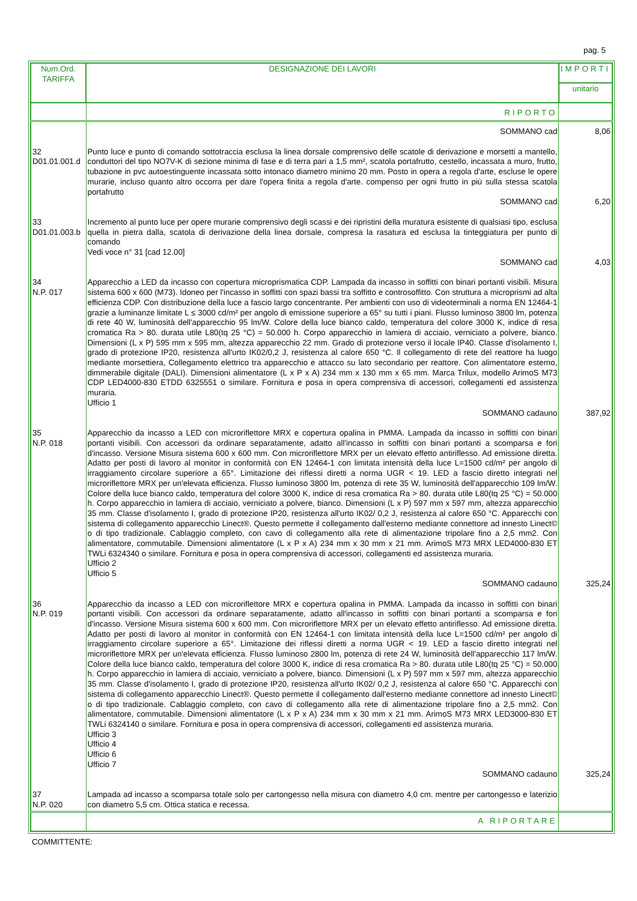pag. 5
| Num.Ord. TARIFFA | DESIGNAZIONE DEI LAVORI | IMPORTI |
| --- | --- | --- |
| | | unitario |
| | RIPORTO | |
| | SOMMANO cad | 8,06 |
| 32 D01.01.001.d | Punto luce e punto di comando sottotraccia esclusa la linea dorsale comprensivo delle scatole di derivazione e morsetti a mantello, conduttori del tipo NO7V-K di sezione minima di fase e di terra pari a 1,5 mm², scatola portafrutto, cestello, incassata a muro, frutto, tubazione in pvc autoestinguente incassata sotto intonaco diametro minimo 20 mm. Posto in opera a regola d'arte, escluse le opere murarie, incluso quanto altro occorra per dare l'opera finita a regola d'arte. compenso per ogni frutto in più sulla stessa scatola portafrutto SOMMANO cad | 6,20 |
| 33 D01.01.003.b | Incremento al punto luce per opere murarie comprensivo degli scassi e dei ripristini della muratura esistente di qualsiasi tipo, esclusa quella in pietra dalla, scatola di derivazione della linea dorsale, compresa la rasatura ed esclusa la tinteggiatura per punto di comando Vedi voce n° 31 [cad 12.00] SOMMANO cad | 4,03 |
| 34 N.P. 017 | Apparecchio a LED da incasso con copertura microprismatica CDP. Lampada da incasso in soffitti con binari portanti visibili. Misura sistema 600 x 600 (M73). Idoneo per l'incasso in soffitti con spazi bassi tra soffitto e controsoffitto. Con struttura a microprismi ad alta efficienza CDP. Con distribuzione della luce a fascio largo concentrante. Per ambienti con uso di videoterminali a norma EN 12464-1 grazie a luminanze limitate L ≤ 3000 cd/m² per angolo di emissione superiore a 65° su tutti i piani. Flusso luminoso 3800 lm, potenza di rete 40 W, luminosità dell'apparecchio 95 lm/W. Colore della luce bianco caldo, temperatura del colore 3000 K, indice di resa cromatica Ra > 80. durata utile L80(tq 25 °C) = 50.000 h. Corpo apparecchio in lamiera di acciaio, verniciato a polvere, bianco. Dimensioni (L x P) 595 mm x 595 mm, altezza apparecchio 22 mm. Grado di protezione verso il locale IP40. Classe d'isolamento I, grado di protezione IP20, resistenza all'urto IK02/0,2 J, resistenza al calore 650 °C. Il collegamento di rete del reattore ha luogo mediante morsettiera, Collegamento elettrico tra apparecchio e attacco su lato secondario per reattore. Con alimentatore esterno, dimmerabile digitale (DALI). Dimensioni alimentatore (L x P x A) 234 mm x 130 mm x 65 mm. Marca Trilux, modello ArimoS M73 CDP LED4000-830 ETDD 6325551 o similare. Fornitura e posa in opera comprensiva di accessori, collegamenti ed assistenza muraria. Ufficio 1 SOMMANO cadauno | 387,92 |
| 35 N.P. 018 | Apparecchio da incasso a LED con microriflettore MRX e copertura opalina in PMMA. Lampada da incasso in soffitti con binari portanti visibili. Con accessori da ordinare separatamente, adatto all'incasso in soffitti con binari portanti a scomparsa e fori d'incasso. Versione Misura sistema 600 x 600 mm. Con microriflettore MRX per un elevato effetto antiriflesso. Ad emissione diretta. Adatto per posti di lavoro al monitor in conformità con EN 12464-1 con limitata intensità della luce L=1500 cd/m² per angolo di irraggiamento circolare superiore a 65°. Limitazione dei riflessi diretti a norma UGR < 19. LED a fascio diretto integrati nel microriflettore MRX per un'elevata efficienza. Flusso luminoso 3800 lm, potenza di rete 35 W, luminosità dell'apparecchio 109 lm/W. Colore della luce bianco caldo, temperatura del colore 3000 K, indice di resa cromatica Ra > 80. durata utile L80(tq 25 °C) = 50.000 h. Corpo apparecchio in lamiera di acciaio, verniciato a polvere, bianco. Dimensioni (L x P) 597 mm x 597 mm, altezza apparecchio 35 mm. Classe d'isolamento I, grado di protezione IP20, resistenza all'urto IK02/ 0,2 J, resistenza al calore 650 °C. Apparecchi con sistema di collegamento apparecchio Linect®. Questo permette il collegamento dall'esterno mediante connettore ad innesto Linect© o di tipo tradizionale. Cablaggio completo, con cavo di collegamento alla rete di alimentazione tripolare fino a 2,5 mm2. Con alimentatore, commutabile. Dimensioni alimentatore (L x P x A) 234 mm x 30 mm x 21 mm. ArimoS M73 MRX LED4000-830 ET TWLi 6324340 o similare. Fornitura e posa in opera comprensiva di accessori, collegamenti ed assistenza muraria. Ufficio 2 Ufficio 5 SOMMANO cadauno | 325,24 |
| 36 N.P. 019 | Apparecchio da incasso a LED con microriflettore MRX e copertura opalina in PMMA. Lampada da incasso in soffitti con binari portanti visibili. Con accessori da ordinare separatamente, adatto all'incasso in soffitti con binari portanti a scomparsa e fori d'incasso. Versione Misura sistema 600 x 600 mm. Con microriflettore MRX per un elevato effetto antiriflesso. Ad emissione diretta. Adatto per posti di lavoro al monitor in conformità con EN 12464-1 con limitata intensità della luce L=1500 cd/m² per angolo di irraggiamento circolare superiore a 65°. Limitazione dei riflessi diretti a norma UGR < 19. LED a fascio diretto integrati nel microriflettore MRX per un'elevata efficienza. Flusso luminoso 2800 lm, potenza di rete 24 W, luminosità dell'apparecchio 117 lm/W. Colore della luce bianco caldo, temperatura del colore 3000 K, indice di resa cromatica Ra > 80. durata utile L80(tq 25 °C) = 50.000 h. Corpo apparecchio in lamiera di acciaio, verniciato a polvere, bianco. Dimensioni (L x P) 597 mm x 597 mm, altezza apparecchio 35 mm. Classe d'isolamento I, grado di protezione IP20, resistenza all'urto IK02/ 0,2 J, resistenza al calore 650 °C. Apparecchi con sistema di collegamento apparecchio Linect®. Questo permette il collegamento dall'esterno mediante connettore ad innesto Linect© o di tipo tradizionale. Cablaggio completo, con cavo di collegamento alla rete di alimentazione tripolare fino a 2,5 mm2. Con alimentatore, commutabile. Dimensioni alimentatore (L x P x A) 234 mm x 30 mm x 21 mm. ArimoS M73 MRX LED3000-830 ET TWLi 6324140 o similare. Fornitura e posa in opera comprensiva di accessori, collegamenti ed assistenza muraria. Ufficio 3 Ufficio 4 Ufficio 6 Ufficio 7 SOMMANO cadauno | 325,24 |
| 37 N.P. 020 | Lampada ad incasso a scomparsa totale solo per cartongesso nella misura con diametro 4,0 cm. mentre per cartongesso e laterizio con diametro 5,5 cm. Ottica statica e recessa. | |
| | A RIPORTARE | |
COMMITTENTE: